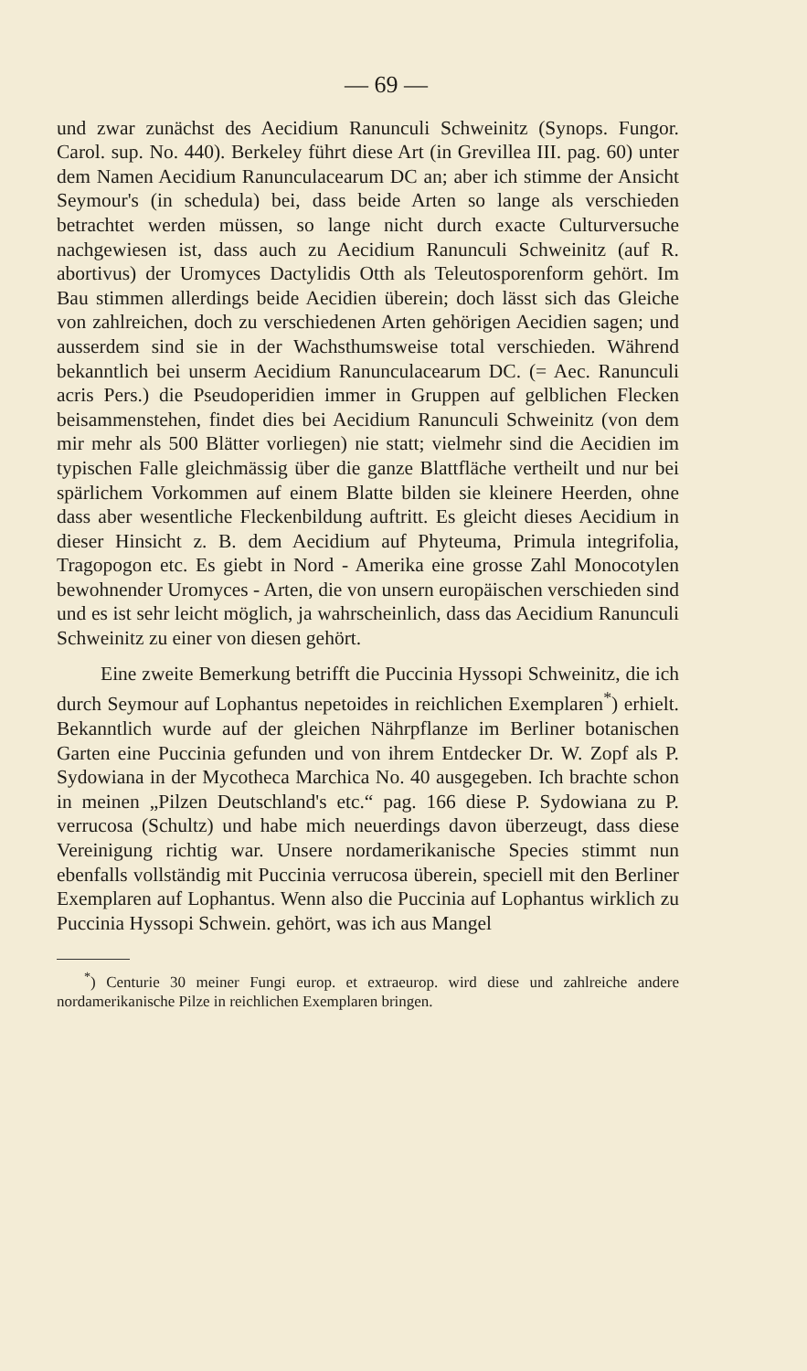— 69 —
und zwar zunächst des Aecidium Ranunculi Schweinitz (Synops. Fungor. Carol. sup. No. 440). Berkeley führt diese Art (in Grevillea III. pag. 60) unter dem Namen Aecidium Ranunculacearum DC an; aber ich stimme der Ansicht Seymour's (in schedula) bei, dass beide Arten so lange als verschieden betrachtet werden müssen, so lange nicht durch exacte Culturversuche nachgewiesen ist, dass auch zu Aecidium Ranunculi Schweinitz (auf R. abortivus) der Uromyces Dactylidis Otth als Teleutosporenform gehört. Im Bau stimmen allerdings beide Aecidien überein; doch lässt sich das Gleiche von zahlreichen, doch zu verschiedenen Arten gehörigen Aecidien sagen; und ausserdem sind sie in der Wachsthumsweise total verschieden. Während bekanntlich bei unserm Aecidium Ranunculacearum DC. (= Aec. Ranunculi acris Pers.) die Pseudoperidien immer in Gruppen auf gelblichen Flecken beisammenstehen, findet dies bei Aecidium Ranunculi Schweinitz (von dem mir mehr als 500 Blätter vorliegen) nie statt; vielmehr sind die Aecidien im typischen Falle gleichmässig über die ganze Blattfläche vertheilt und nur bei spärlichem Vorkommen auf einem Blatte bilden sie kleinere Heerden, ohne dass aber wesentliche Fleckenbildung auftritt. Es gleicht dieses Aecidium in dieser Hinsicht z. B. dem Aecidium auf Phyteuma, Primula integrifolia, Tragopogon etc. Es giebt in Nord - Amerika eine grosse Zahl Monocotylen bewohnender Uromyces - Arten, die von unsern europäischen verschieden sind und es ist sehr leicht möglich, ja wahrscheinlich, dass das Aecidium Ranunculi Schweinitz zu einer von diesen gehört.
Eine zweite Bemerkung betrifft die Puccinia Hyssopi Schweinitz, die ich durch Seymour auf Lophantus nepetoides in reichlichen Exemplaren<sup>*</sup>) erhielt. Bekanntlich wurde auf der gleichen Nährpflanze im Berliner botanischen Garten eine Puccinia gefunden und von ihrem Entdecker Dr. W. Zopf als P. Sydowiana in der Mycotheca Marchica No. 40 ausgegeben. Ich brachte schon in meinen „Pilzen Deutschland's etc.“ pag. 166 diese P. Sydowiana zu P. verrucosa (Schultz) und habe mich neuerdings davon überzeugt, dass diese Vereinigung richtig war. Unsere nordamerikanische Species stimmt nun ebenfalls vollständig mit Puccinia verrucosa überein, speciell mit den Berliner Exemplaren auf Lophantus. Wenn also die Puccinia auf Lophantus wirklich zu Puccinia Hyssopi Schwein. gehört, was ich aus Mangel
<sup>*</sup>) Centurie 30 meiner Fungi europ. et extraeurop. wird diese und zahlreiche andere nordamerikanische Pilze in reichlichen Exemplaren bringen.